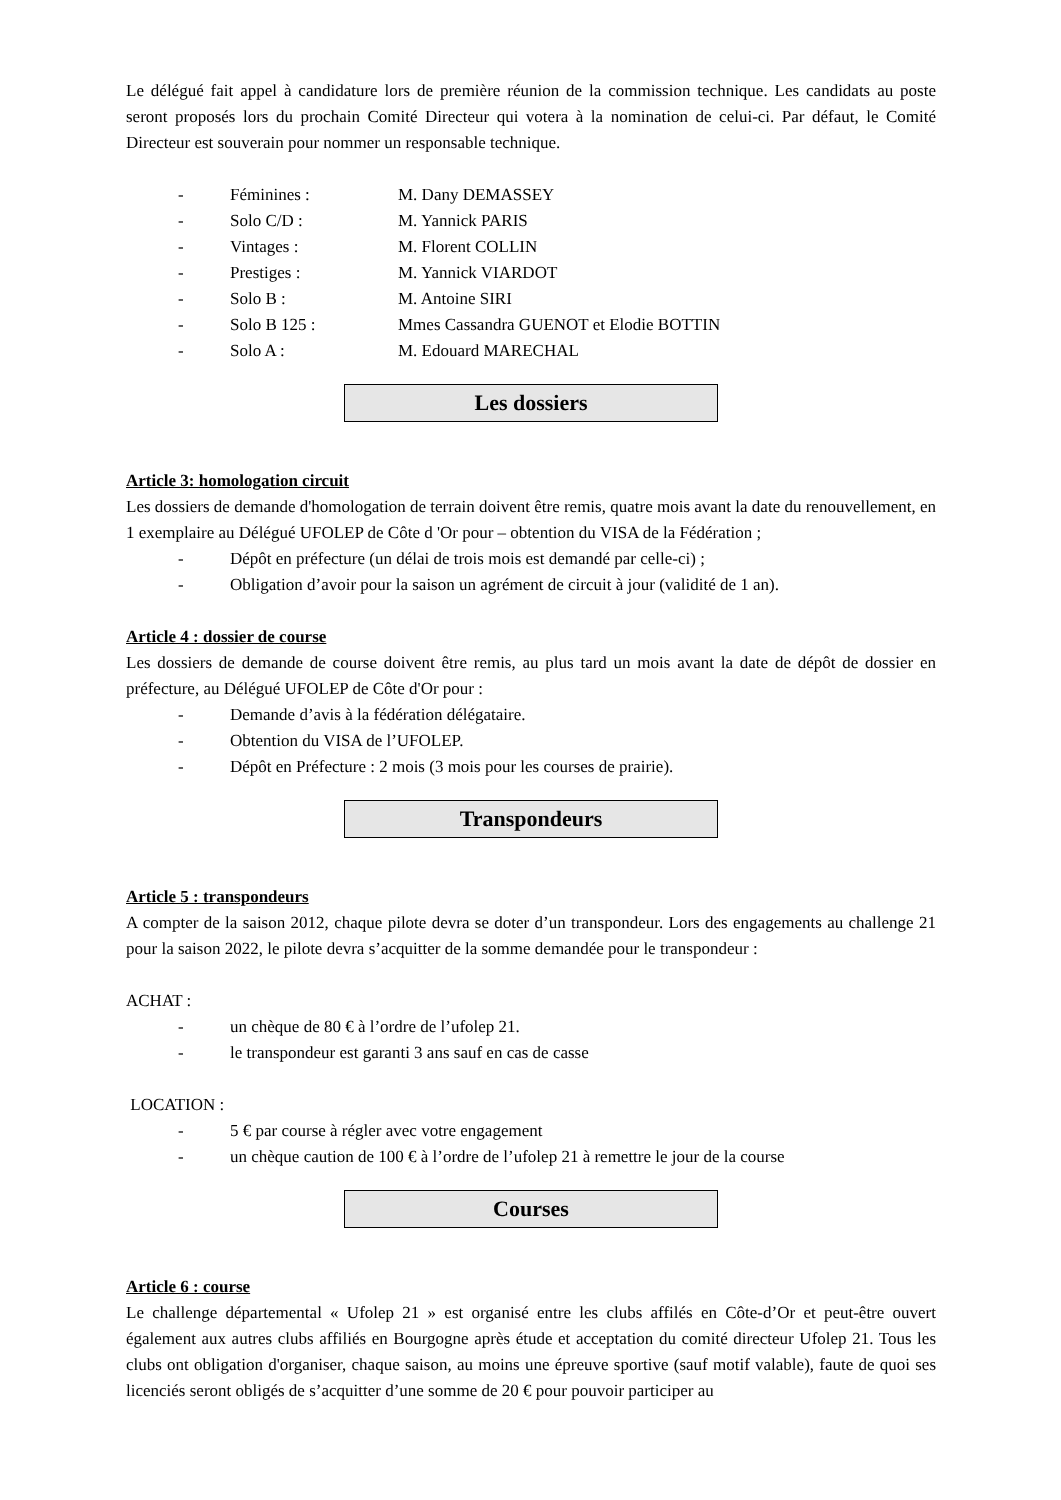Le délégué fait appel à candidature lors de première réunion de la commission technique. Les candidats au poste seront proposés lors du prochain Comité Directeur qui votera à la nomination de celui-ci. Par défaut, le Comité Directeur est souverain pour nommer un responsable technique.
- Féminines : M. Dany DEMASSEY
- Solo C/D : M. Yannick PARIS
- Vintages : M. Florent COLLIN
- Prestiges : M. Yannick VIARDOT
- Solo B : M. Antoine SIRI
- Solo B 125 : Mmes Cassandra GUENOT et Elodie BOTTIN
- Solo A : M. Edouard MARECHAL
Les dossiers
Article 3: homologation circuit
Les dossiers de demande d'homologation de terrain doivent être remis, quatre mois avant la date du renouvellement, en 1 exemplaire au Délégué UFOLEP de Côte d 'Or pour – obtention du VISA de la Fédération ;
- Dépôt en préfecture (un délai de trois mois est demandé par celle-ci) ;
- Obligation d’avoir pour la saison un agrément de circuit à jour (validité de 1 an).
Article 4 : dossier de course
Les dossiers de demande de course doivent être remis, au plus tard un mois avant la date de dépôt de dossier en préfecture, au Délégué UFOLEP de Côte d'Or pour :
- Demande d’avis à la fédération délégataire.
- Obtention du VISA de l’UFOLEP.
- Dépôt en Préfecture : 2 mois (3 mois pour les courses de prairie).
Transpondeurs
Article 5 : transpondeurs
A compter de la saison 2012, chaque pilote devra se doter d’un transpondeur. Lors des engagements au challenge 21 pour la saison 2022, le pilote devra s’acquitter de la somme demandée pour le transpondeur :
ACHAT :
- un chèque de 80 € à l’ordre de l’ufolep 21.
- le transpondeur est garanti 3 ans sauf en cas de casse
LOCATION :
- 5 € par course à régler avec votre engagement
- un chèque caution de 100 € à l’ordre de l’ufolep 21 à remettre le jour de la course
Courses
Article 6 : course
Le challenge départemental « Ufolep 21 » est organisé entre les clubs affilés en Côte-d’Or et peut-être ouvert également aux autres clubs affiliés en Bourgogne après étude et acceptation du comité directeur Ufolep 21. Tous les clubs ont obligation d'organiser, chaque saison, au moins une épreuve sportive (sauf motif valable), faute de quoi ses licenciés seront obligés de s’acquitter d’une somme de 20 € pour pouvoir participer au